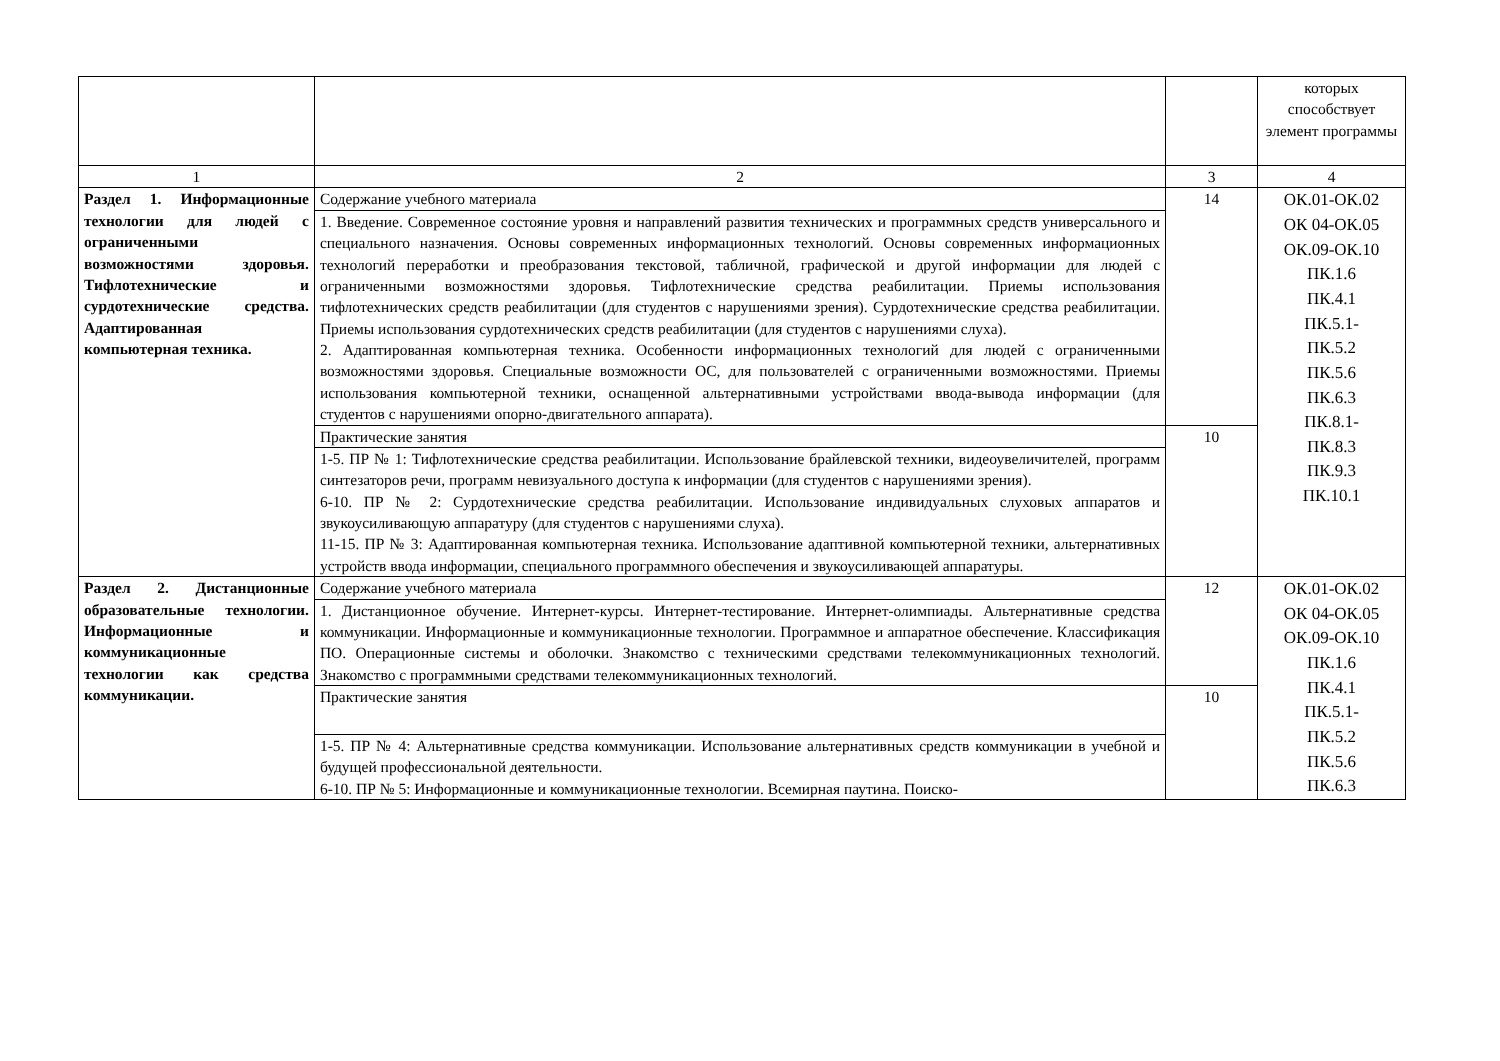| | | | которых способствует элемент программы |
| 1 | 2 | 3 | 4 |
| Раздел 1. Информационные технологии для людей с ограниченными возможностями здоровья. Тифлотехнические и сурдотехнические средства. Адаптированная компьютерная техника. | Содержание учебного материала | 14 | ОК.01-ОК.02 ОК 04-ОК.05 ОК.09-ОК.10 ПК.1.6 ПК.4.1 ПК.5.1- ПК.5.2 ПК.5.6 ПК.6.3 ПК.8.1- ПК.8.3 ПК.9.3 ПК.10.1 |
| | 1. Введение. Современное состояние уровня и направлений развития технических и программных средств универсального и специального назначения. Основы современных информационных технологий. Основы современных информационных технологий переработки и преобразования текстовой, табличной, графической и другой информации для людей с ограниченными возможностями здоровья. Тифлотехнические средства реабилитации. Приемы использования тифлотехнических средств реабилитации (для студентов с нарушениями зрения). Сурдотехнические средства реабилитации. Приемы использования сурдотехнических средств реабилитации (для студентов с нарушениями слуха). 2. Адаптированная компьютерная техника. Особенности информационных технологий для людей с ограниченными возможностями здоровья. Специальные возможности ОС, для пользователей с ограниченными возможностями. Приемы использования компьютерной техники, оснащенной альтернативными устройствами ввода-вывода информации (для студентов с нарушениями опорно-двигательного аппарата). | | |
| | Практические занятия | 10 | |
| | 1-5. ПР № 1: Тифлотехнические средства реабилитации. Использование брайлевской техники, видеоувеличителей, программ синтезаторов речи, программ невизуального доступа к информации (для студентов с нарушениями зрения). 6-10. ПР № 2: Сурдотехнические средства реабилитации. Использование индивидуальных слуховых аппаратов и звукоусиливающую аппаратуру (для студентов с нарушениями слуха). 11-15. ПР № 3: Адаптированная компьютерная техника. Использование адаптивной компьютерной техники, альтернативных устройств ввода информации, специального программного обеспечения и звукоусиливающей аппаратуры. | | |
| Раздел 2. Дистанционные образовательные технологии. Информационные и коммуникационные технологии как средства коммуникации. | Содержание учебного материала | 12 | ОК.01-ОК.02 ОК 04-ОК.05 ОК.09-ОК.10 ПК.1.6 ПК.4.1 ПК.5.1- ПК.5.2 ПК.5.6 ПК.6.3 |
| | 1. Дистанционное обучение. Интернет-курсы. Интернет-тестирование. Интернет-олимпиады. Альтернативные средства коммуникации. Информационные и коммуникационные технологии. Программное и аппаратное обеспечение. Классификация ПО. Операционные системы и оболочки. Знакомство с техническими средствами телекоммуникационных технологий. Знакомство с программными средствами телекоммуникационных технологий. | | |
| | Практические занятия | 10 | |
| | 1-5. ПР № 4: Альтернативные средства коммуникации. Использование альтернативных средств коммуникации в учебной и будущей профессиональной деятельности. 6-10. ПР № 5: Информационные и коммуникационные технологии. Всемирная паутина. Поиско- | | |